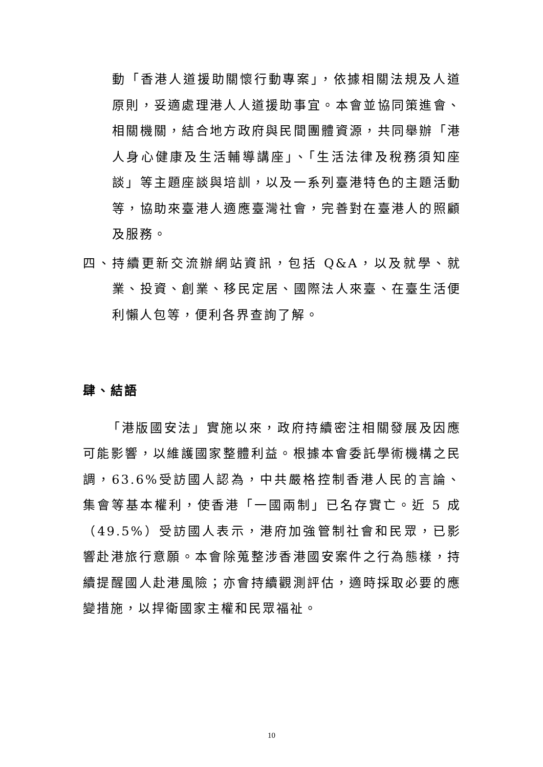動「香港人道援助關懷行動專案」，依據相關法規及人道原則，妥適處理港人人道援助事宜。本會並協同策進會、相關機關，結合地方政府與民間團體資源，共同舉辦「港人身心健康及生活輔導講座」、「生活法律及稅務須知座談」等主題座談與培訓，以及一系列臺港特色的主題活動等，協助來臺港人適應臺灣社會，完善對在臺港人的照顧及服務。
四、持續更新交流辦網站資訊，包括 Q&A，以及就學、就業、投資、創業、移民定居、國際法人來臺、在臺生活便利懶人包等，便利各界查詢了解。
肆、結語
「港版國安法」實施以來，政府持續密注相關發展及因應可能影響，以維護國家整體利益。根據本會委託學術機構之民調，63.6%受訪國人認為，中共嚴格控制香港人民的言論、集會等基本權利，使香港「一國兩制」已名存實亡。近 5 成（49.5%）受訪國人表示，港府加強管制社會和民眾，已影響赴港旅行意願。本會除蒐整涉香港國安案件之行為態樣，持續提醒國人赴港風險；亦會持續觀測評估，適時採取必要的應變措施，以捍衛國家主權和民眾福祉。
10